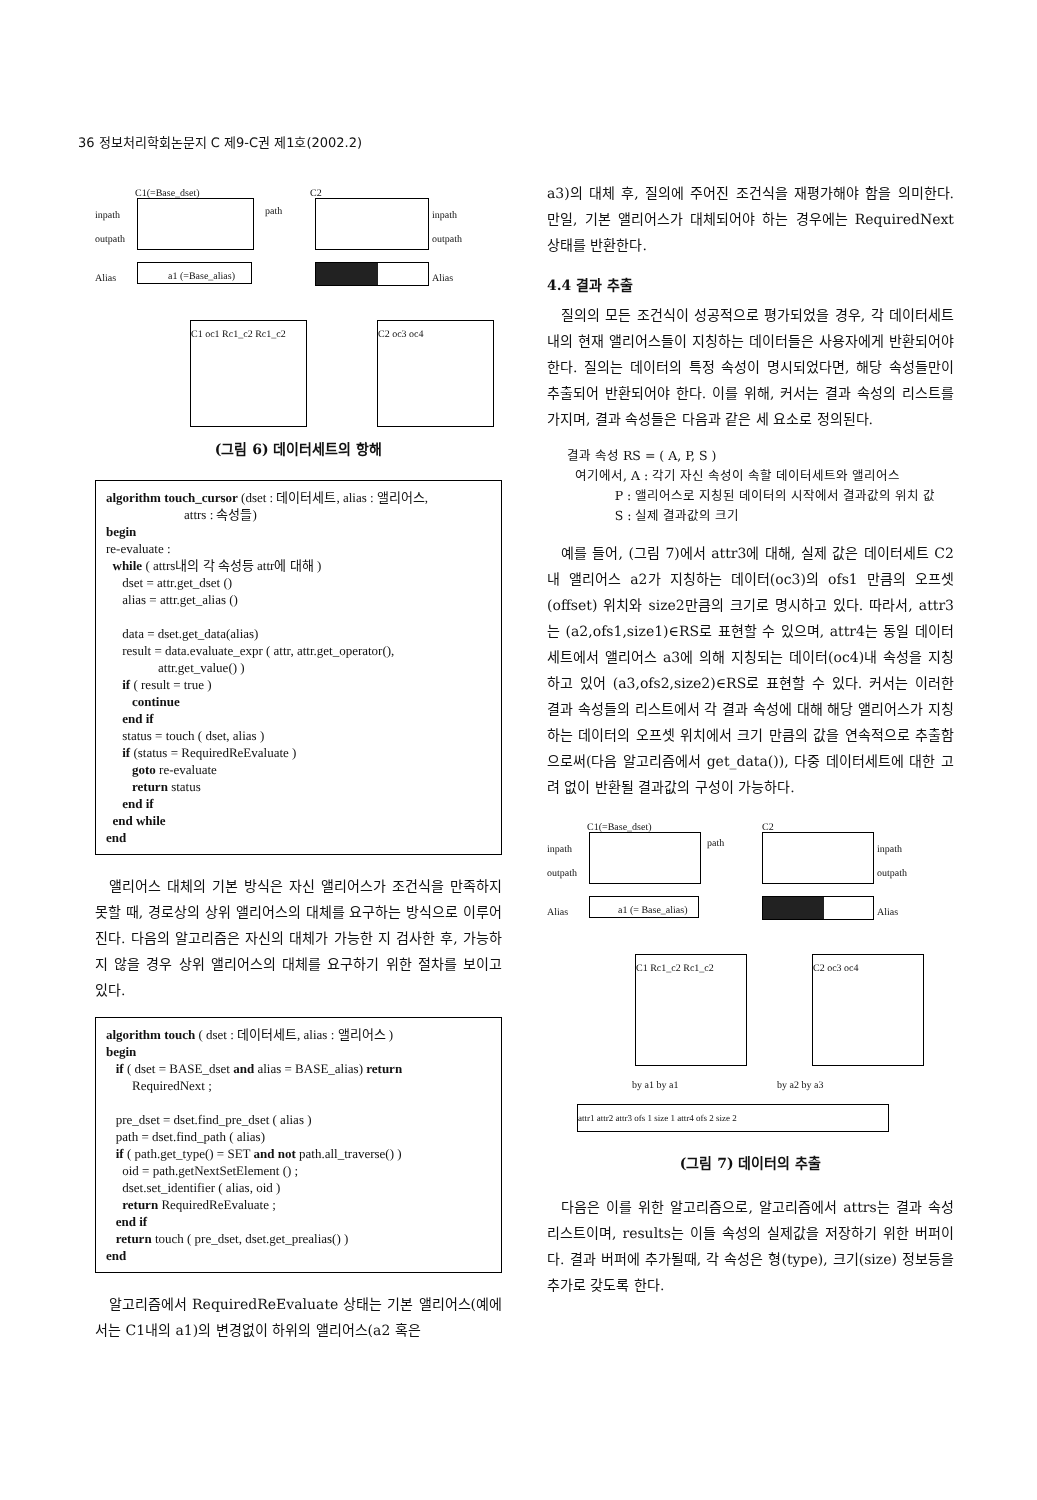36 정보처리학회논문지 C 제9-C권 제1호(2002.2)
C1(=Base_dset) C2
inpath
outpath
Alias
path inpath
outpath
a1 (=Base_alias) Alias
C1 oc1 Rc1_c2 Rc1_c2
C2 oc3 oc4
(그림 6) 데이터세트의 항해
algorithm touch_cursor (dset : 데이터세트, alias : 앨리어스, attrs : 속성들) begin re-evaluate : while ( attrs내의 각 속성등 attr에 대해 ) dset = attr.get_dset () alias = attr.get_alias () data = dset.get_data(alias) result = data.evaluate_expr ( attr, attr.get_operator(), attr.get_value() ) if ( result = true ) continue end if status = touch ( dset, alias ) if (status = RequiredReEvaluate ) goto re-evaluate return status end if end while end
앨리어스 대체의 기본 방식은 자신 앨리어스가 조건식을 만족하지 못할 때, 경로상의 상위 앨리어스의 대체를 요구하는 방식으로 이루어진다. 다음의 알고리즘은 자신의 대체가 가능한 지 검사한 후, 가능하지 않을 경우 상위 앨리어스의 대체를 요구하기 위한 절차를 보이고 있다.
algorithm touch ( dset : 데이터세트, alias : 앨리어스 ) begin if ( dset = BASE_dset and alias = BASE_alias) return RequiredNext ; pre_dset = dset.find_pre_dset ( alias ) path = dset.find_path ( alias) if ( path.get_type() = SET and not path.all_traverse() ) oid = path.getNextSetElement () ; dset.set_identifier ( alias, oid ) return RequiredReEvaluate ; end if return touch ( pre_dset, dset.get_prealias() ) end
알고리즘에서 RequiredReEvaluate 상태는 기본 앨리어스(예에서는 C1내의 a1)의 변경없이 하위의 앨리어스(a2 혹은
a3)의 대체 후, 질의에 주어진 조건식을 재평가해야 함을 의미한다. 만일, 기본 앨리어스가 대체되어야 하는 경우에는 RequiredNext 상태를 반환한다.
4.4 결과 추출
질의의 모든 조건식이 성공적으로 평가되었을 경우, 각 데이터세트내의 현재 앨리어스들이 지칭하는 데이터들은 사용자에게 반환되어야 한다. 질의는 데이터의 특정 속성이 명시되었다면, 해당 속성들만이 추출되어 반환되어야 한다. 이를 위해, 커서는 결과 속성의 리스트를 가지며, 결과 속성들은 다음과 같은 세 요소로 정의된다.
결과 속성 RS = ( A, P, S )
여기에서, A : 각기 자신 속성이 속할 데이터세트와 앨리어스
P : 앨리어스로 지칭된 데이터의 시작에서 결과값의 위치 값
S : 실제 결과값의 크기
예를 들어, (그림 7)에서 attr3에 대해, 실제 값은 데이터세트 C2내 앨리어스 a2가 지칭하는 데이터(oc3)의 ofs1 만큼의 오프셋(offset) 위치와 size2만큼의 크기로 명시하고 있다. 따라서, attr3는 (a2,ofs1,size1)∈RS로 표현할 수 있으며, attr4는 동일 데이터세트에서 앨리어스 a3에 의해 지칭되는 데이터(oc4)내 속성을 지칭하고 있어 (a3,ofs2,size2)∈RS로 표현할 수 있다. 커서는 이러한 결과 속성들의 리스트에서 각 결과 속성에 대해 해당 앨리어스가 지칭하는 데이터의 오프셋 위치에서 크기 만큼의 값을 연속적으로 추출함으로써(다음 알고리즘에서 get_data()), 다중 데이터세트에 대한 고려 없이 반환될 결과값의 구성이 가능하다.
C1(=Base_dset) C2
inpath
outpath
Alias
path
inpath
outpath
Alias
a1 (= Base_alias)
C1 Rc1_c2 Rc1_c2 C2 oc3 oc4
by a1 by a1 by a2 by a3
attr1 attr2 attr3 ofs 1 size 1 attr4 ofs 2 size 2
(그림 7) 데이터의 추출
다음은 이를 위한 알고리즘으로, 알고리즘에서 attrs는 결과 속성 리스트이며, results는 이들 속성의 실제값을 저장하기 위한 버퍼이다. 결과 버퍼에 추가될때, 각 속성은 형(type), 크기(size) 정보등을 추가로 갖도록 한다.